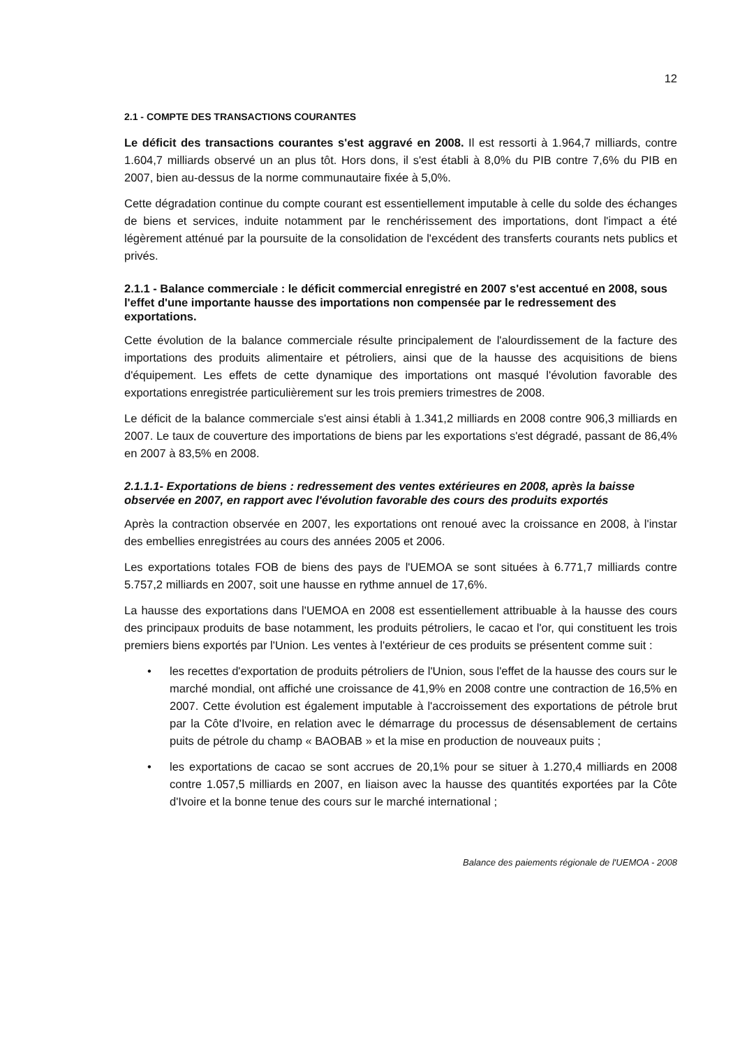12
2.1 - COMPTE DES TRANSACTIONS COURANTES
Le déficit des transactions courantes s'est aggravé en 2008. Il est ressorti à 1.964,7 milliards, contre 1.604,7 milliards observé un an plus tôt. Hors dons, il s'est établi à 8,0% du PIB contre 7,6% du PIB en 2007, bien au-dessus de la norme communautaire fixée à 5,0%.
Cette dégradation continue du compte courant est essentiellement imputable à celle du solde des échanges de biens et services, induite notamment par le renchérissement des importations, dont l'impact a été légèrement atténué par la poursuite de la consolidation de l'excédent des transferts courants nets publics et privés.
2.1.1 - Balance commerciale : le déficit commercial enregistré en 2007 s'est accentué en 2008, sous l'effet d'une importante hausse des importations non compensée par le redressement des exportations.
Cette évolution de la balance commerciale résulte principalement de l'alourdissement de la facture des importations des produits alimentaire et pétroliers, ainsi que de la hausse des acquisitions de biens d'équipement. Les effets de cette dynamique des importations ont masqué l'évolution favorable des exportations enregistrée particulièrement sur les trois premiers trimestres de 2008.
Le déficit de la balance commerciale s'est ainsi établi à 1.341,2 milliards en 2008 contre 906,3 milliards en 2007. Le taux de couverture des importations de biens par les exportations s'est dégradé, passant de 86,4% en 2007 à 83,5% en 2008.
2.1.1.1- Exportations de biens : redressement des ventes extérieures en 2008, après la baisse observée en 2007, en rapport avec l'évolution favorable des cours des produits exportés
Après la contraction observée en 2007, les exportations ont renoué avec la croissance en 2008, à l'instar des embellies enregistrées au cours des années 2005 et 2006.
Les exportations totales FOB de biens des pays de l'UEMOA se sont situées à 6.771,7 milliards contre 5.757,2 milliards en 2007, soit une hausse en rythme annuel de 17,6%.
La hausse des exportations dans l'UEMOA en 2008 est essentiellement attribuable à la hausse des cours des principaux produits de base notamment, les produits pétroliers, le cacao et l'or, qui constituent les trois premiers biens exportés par l'Union. Les ventes à l'extérieur de ces produits se présentent comme suit :
• les recettes d'exportation de produits pétroliers de l'Union, sous l'effet de la hausse des cours sur le marché mondial, ont affiché une croissance de 41,9% en 2008 contre une contraction de 16,5% en 2007. Cette évolution est également imputable à l'accroissement des exportations de pétrole brut par la Côte d'Ivoire, en relation avec le démarrage du processus de désensablement de certains puits de pétrole du champ « BAOBAB » et la mise en production de nouveaux puits ;
• les exportations de cacao se sont accrues de 20,1% pour se situer à 1.270,4 milliards en 2008 contre 1.057,5 milliards en 2007, en liaison avec la hausse des quantités exportées par la Côte d'Ivoire et la bonne tenue des cours sur le marché international ;
Balance des paiements régionale de l'UEMOA - 2008